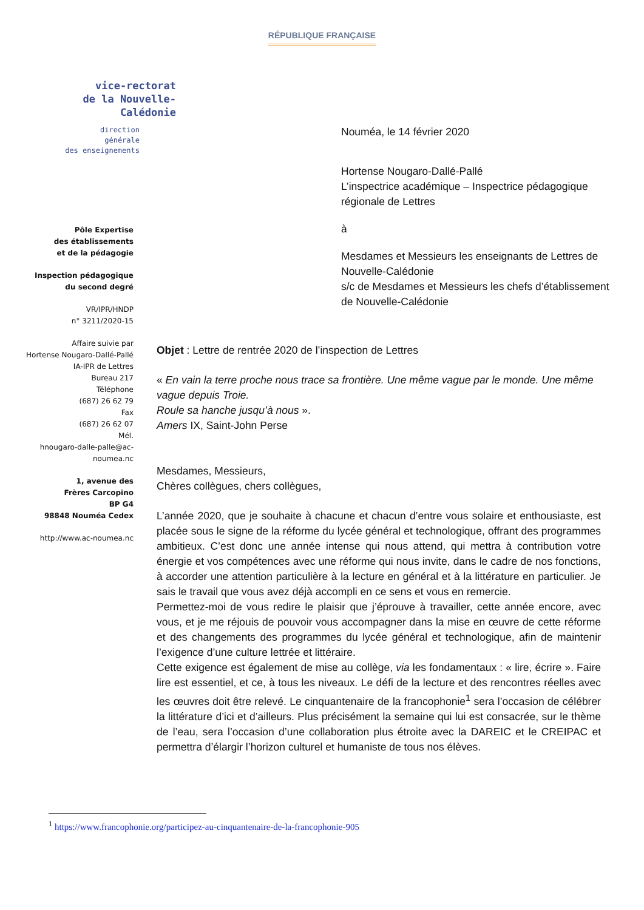RÉPUBLIQUE FRANÇAISE
vice-rectorat
de la Nouvelle-Calédonie
direction
générale
des enseignements
Nouméa, le 14 février 2020
Hortense Nougaro-Dallé-Pallé
L’inspectrice académique – Inspectrice pédagogique régionale de Lettres
à
Mesdames et Messieurs les enseignants de Lettres de Nouvelle-Calédonie
s/c de Mesdames et Messieurs les chefs d’établissement de Nouvelle-Calédonie
Pôle Expertise
des établissements
et de la pédagogie
Inspection pédagogique
du second degré
VR/IPR/HNDP
n° 3211/2020-15
Affaire suivie par
Hortense Nougaro-Dallé-Pallé
IA-IPR de Lettres
Bureau 217
Téléphone
(687) 26 62 79
Fax
(687) 26 62 07
Mél.
hnougaro-dalle-palle@ac-
noumea.nc
1, avenue des
Frères Carcopino
BP G4
98848 Nouméa Cedex
http://www.ac-noumea.nc
Objet : Lettre de rentrée 2020 de l’inspection de Lettres
« En vain la terre proche nous trace sa frontière. Une même vague par le monde. Une même vague depuis Troie.
Roule sa hanche jusqu’à nous ».
Amers IX, Saint-John Perse
Mesdames, Messieurs,
Chères collègues, chers collègues,
L’année 2020, que je souhaite à chacune et chacun d’entre vous solaire et enthousiaste, est placée sous le signe de la réforme du lycée général et technologique, offrant des programmes ambitieux. C’est donc une année intense qui nous attend, qui mettra à contribution votre énergie et vos compétences avec une réforme qui nous invite, dans le cadre de nos fonctions, à accorder une attention particulière à la lecture en général et à la littérature en particulier. Je sais le travail que vous avez déjà accompli en ce sens et vous en remercie.
Permettez-moi de vous redire le plaisir que j’éprouve à travailler, cette année encore, avec vous, et je me réjouis de pouvoir vous accompagner dans la mise en œuvre de cette réforme et des changements des programmes du lycée général et technologique, afin de maintenir l’exigence d’une culture lettrée et littéraire.
Cette exigence est également de mise au collège, via les fondamentaux : « lire, écrire ». Faire lire est essentiel, et ce, à tous les niveaux. Le défi de la lecture et des rencontres réelles avec les œuvres doit être relevé. Le cinquantenaire de la francophonie<sup>1</sup> sera l’occasion de célébrer la littérature d’ici et d’ailleurs. Plus précisément la semaine qui lui est consacrée, sur le thème de l’eau, sera l’occasion d’une collaboration plus étroite avec la DAREIC et le CREIPAC et permettra d’élargir l’horizon culturel et humaniste de tous nos élèves.
<sup>1</sup> https://www.francophonie.org/participez-au-cinquantenaire-de-la-francophonie-905